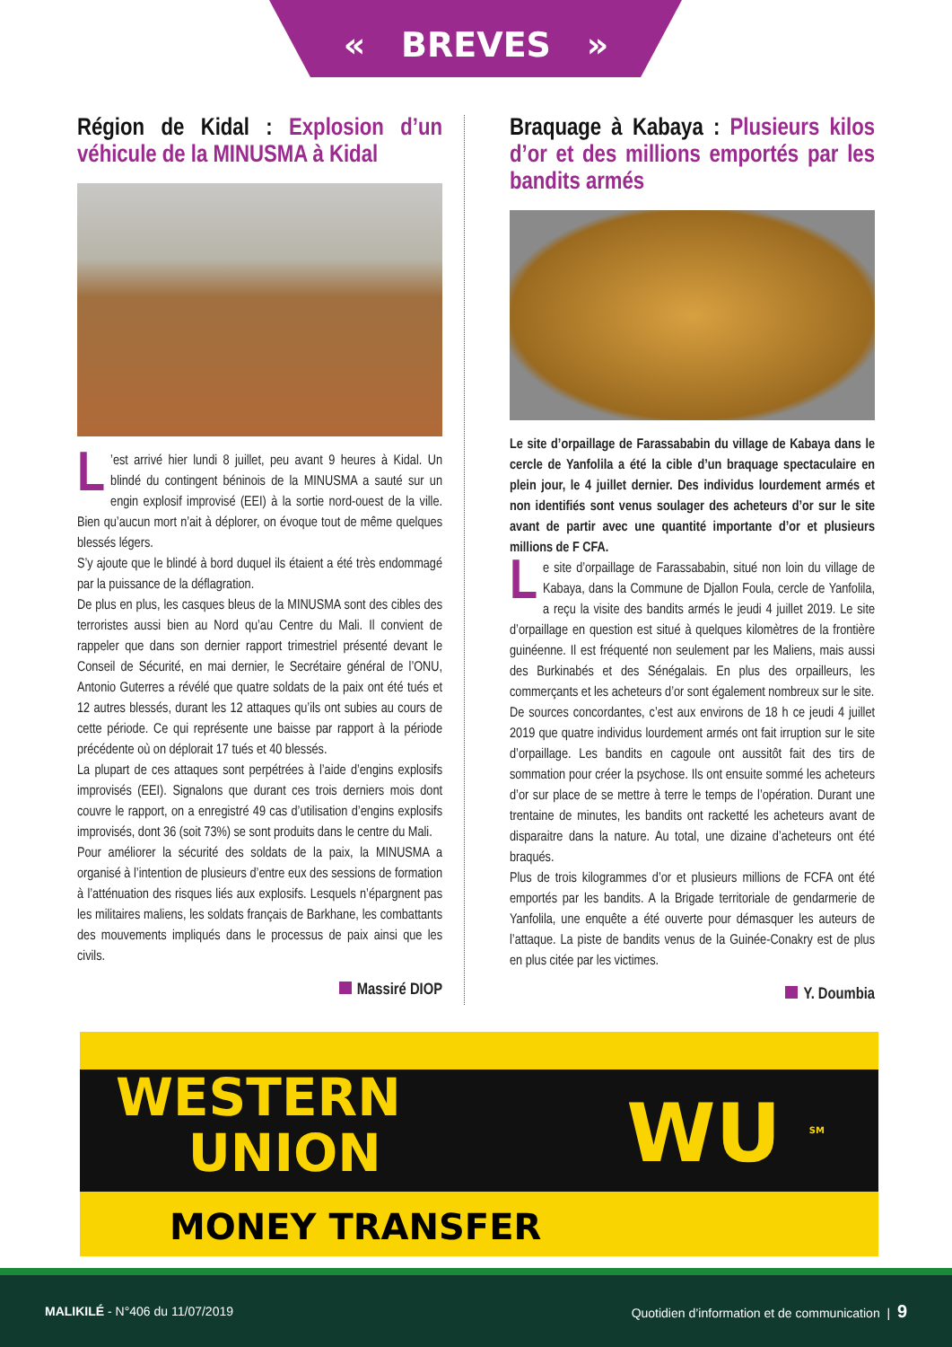« BREVES »
Région de Kidal : Explosion d’un véhicule de la MINUSMA à Kidal
L’est arrivé hier lundi 8 juillet, peu avant 9 heures à Kidal. Un blindé du contingent béninois de la MINUSMA a sauté sur un engin explosif improvisé (EEI) à la sortie nord-ouest de la ville. Bien qu’aucun mort n’ait à déplorer, on évoque tout de même quelques blessés légers.
S’y ajoute que le blindé à bord duquel ils étaient a été très endommagé par la puissance de la déflagration.
De plus en plus, les casques bleus de la MINUSMA sont des cibles des terroristes aussi bien au Nord qu’au Centre du Mali. Il convient de rappeler que dans son dernier rapport trimestriel présenté devant le Conseil de Sécurité, en mai dernier, le Secrétaire général de l’ONU, Antonio Guterres a révélé que quatre soldats de la paix ont été tués et 12 autres blessés, durant les 12 attaques qu’ils ont subies au cours de cette période. Ce qui représente une baisse par rapport à la période précédente où on déplorait 17 tués et 40 blessés.
La plupart de ces attaques sont perpétrées à l’aide d’engins explosifs improvisés (EEI). Signalons que durant ces trois derniers mois dont couvre le rapport, on a enregistré 49 cas d’utilisation d’engins explosifs improvisés, dont 36 (soit 73%) se sont produits dans le centre du Mali.
Pour améliorer la sécurité des soldats de la paix, la MINUSMA a organisé à l’intention de plusieurs d’entre eux des sessions de formation à l’atténuation des risques liés aux explosifs. Lesquels n’épargnent pas les militaires maliens, les soldats français de Barkhane, les combattants des mouvements impliqués dans le processus de paix ainsi que les civils.
Massiré DIOP
Braquage à Kabaya : Plusieurs kilos d’or et des millions emportés par les bandits armés
Le site d’orpaillage de Farassababin du village de Kabaya dans le cercle de Yanfolila a été la cible d’un braquage spectaculaire en plein jour, le 4 juillet dernier. Des individus lourdement armés et non identifiés sont venus soulager des acheteurs d’or sur le site avant de partir avec une quantité importante d’or et plusieurs millions de F CFA.
Le site d’orpaillage de Farassababin, situé non loin du village de Kabaya, dans la Commune de Djallon Foula, cercle de Yanfolila, a reçu la visite des bandits armés le jeudi 4 juillet 2019. Le site d’orpaillage en question est situé à quelques kilomètres de la frontière guinéenne. Il est fréquenté non seulement par les Maliens, mais aussi des Burkinabés et des Sénégalais. En plus des orpailleurs, les commerçants et les acheteurs d’or sont également nombreux sur le site.
De sources concordantes, c’est aux environs de 18 h ce jeudi 4 juillet 2019 que quatre individus lourdement armés ont fait irruption sur le site d’orpaillage. Les bandits en cagoule ont aussitôt fait des tirs de sommation pour créer la psychose. Ils ont ensuite sommé les acheteurs d’or sur place de se mettre à terre le temps de l’opération. Durant une trentaine de minutes, les bandits ont racketté les acheteurs avant de disparaitre dans la nature. Au total, une dizaine d’acheteurs ont été braqués.
Plus de trois kilogrammes d’or et plusieurs millions de FCFA ont été emportés par les bandits. A la Brigade territoriale de gendarmerie de Yanfolila, une enquête a été ouverte pour démasquer les auteurs de l’attaque. La piste de bandits venus de la Guinée-Conakry est de plus en plus citée par les victimes.
Y. Doumbia
WESTERN
UNION
WU <sup>SM</sup>
MONEY TRANSFER
MALIKILÉ - N°406 du 11/07/2019
Quotidien d’information et de communication | 9